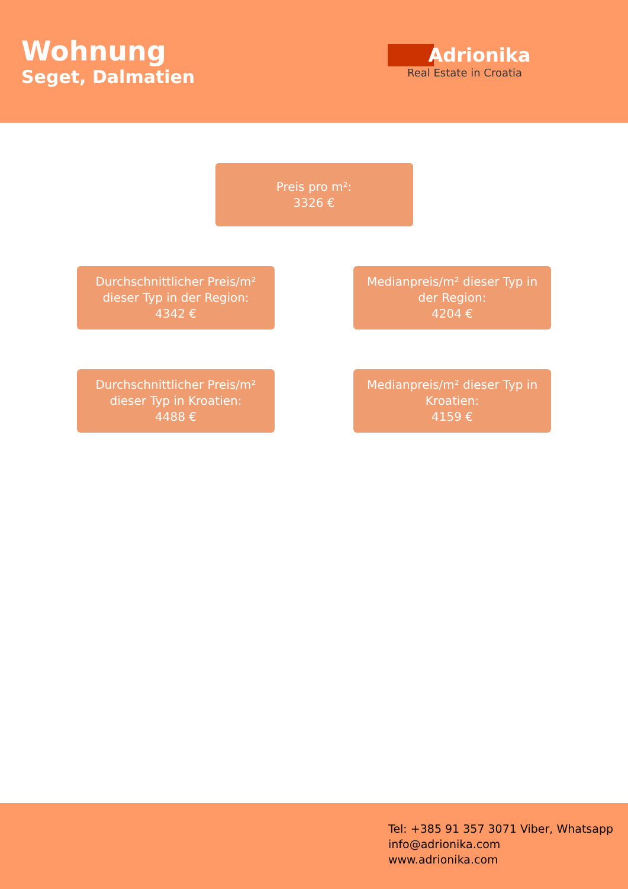Wohnung
Seget, Dalmatien
Adrionika
Real Estate in Croatia
Preis pro m²:
3326 €
Durchschnittlicher Preis/m² dieser Typ in der Region:
4342 €
Medianpreis/m² dieser Typ in der Region:
4204 €
Durchschnittlicher Preis/m² dieser Typ in Kroatien:
4488 €
Medianpreis/m² dieser Typ in Kroatien:
4159 €
Tel: +385 91 357 3071 Viber, Whatsapp
info@adrionika.com
www.adrionika.com